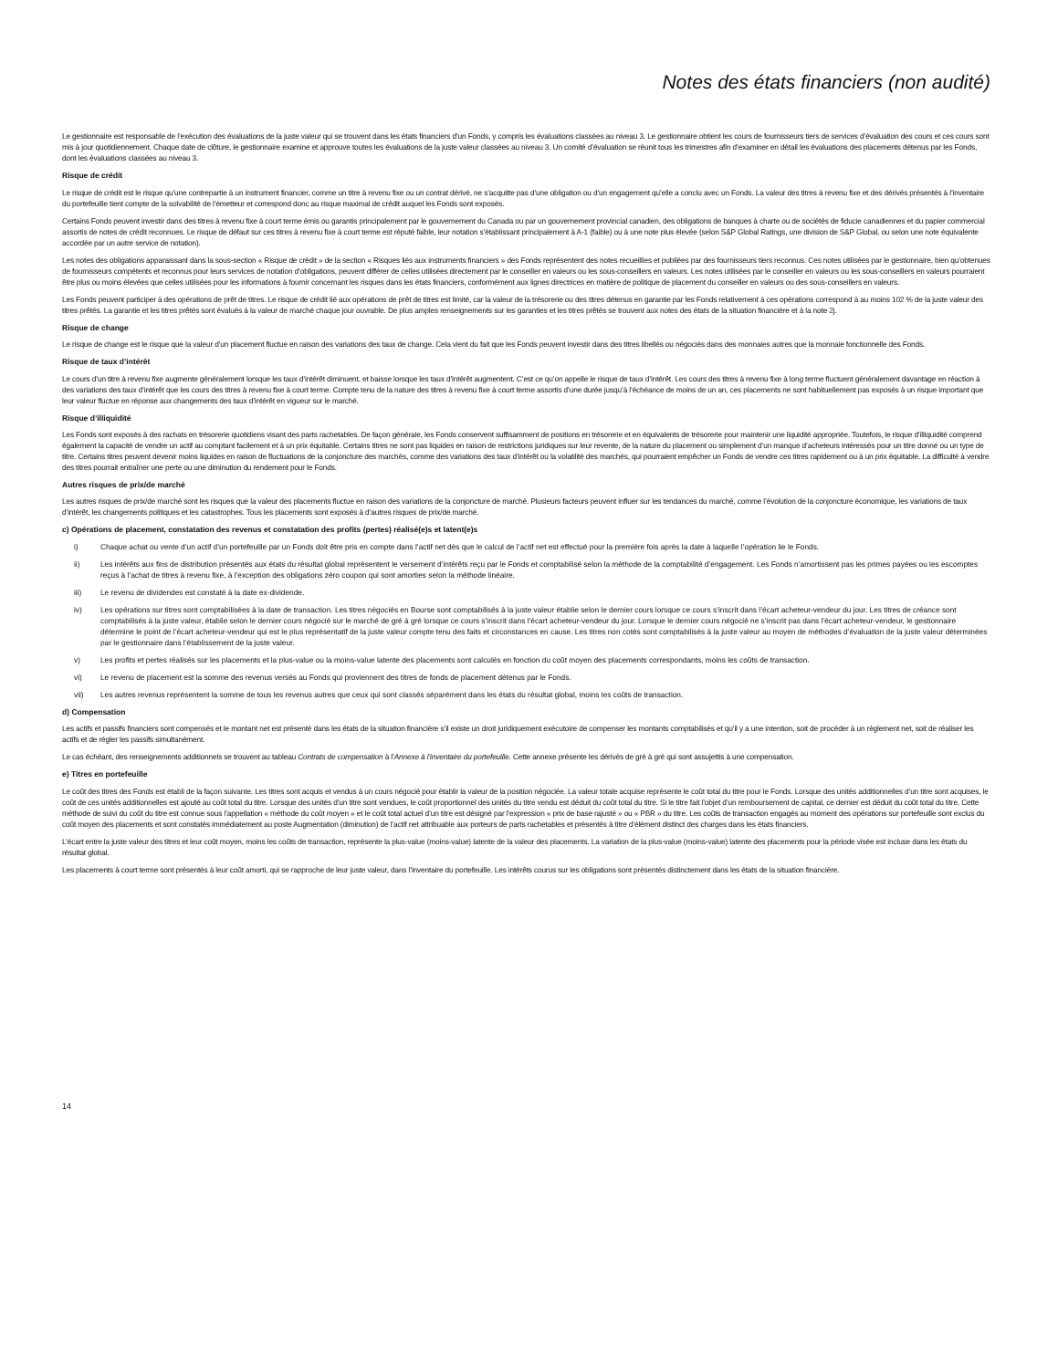Notes des états financiers (non audité)
Le gestionnaire est responsable de l’exécution des évaluations de la juste valeur qui se trouvent dans les états financiers d’un Fonds, y compris les évaluations classées au niveau 3. Le gestionnaire obtient les cours de fournisseurs tiers de services d’évaluation des cours et ces cours sont mis à jour quotidiennement. Chaque date de clôture, le gestionnaire examine et approuve toutes les évaluations de la juste valeur classées au niveau 3. Un comité d’évaluation se réunit tous les trimestres afin d’examiner en détail les évaluations des placements détenus par les Fonds, dont les évaluations classées au niveau 3.
Risque de crédit
Le risque de crédit est le risque qu’une contrepartie à un instrument financier, comme un titre à revenu fixe ou un contrat dérivé, ne s’acquitte pas d’une obligation ou d’un engagement qu’elle a conclu avec un Fonds. La valeur des titres à revenu fixe et des dérivés présentés à l’inventaire du portefeuille tient compte de la solvabilité de l’émetteur et correspond donc au risque maximal de crédit auquel les Fonds sont exposés.
Certains Fonds peuvent investir dans des titres à revenu fixe à court terme émis ou garantis principalement par le gouvernement du Canada ou par un gouvernement provincial canadien, des obligations de banques à charte ou de sociétés de fiducie canadiennes et du papier commercial assortis de notes de crédit reconnues. Le risque de défaut sur ces titres à revenu fixe à court terme est réputé faible, leur notation s’établissant principalement à A-1 (faible) ou à une note plus élevée (selon S&P Global Ratings, une division de S&P Global, ou selon une note équivalente accordée par un autre service de notation).
Les notes des obligations apparaissant dans la sous-section « Risque de crédit » de la section « Risques liés aux instruments financiers » des Fonds représentent des notes recueillies et publiées par des fournisseurs tiers reconnus. Ces notes utilisées par le gestionnaire, bien qu’obtenues de fournisseurs compétents et reconnus pour leurs services de notation d’obligations, peuvent différer de celles utilisées directement par le conseiller en valeurs ou les sous-conseillers en valeurs. Les notes utilisées par le conseiller en valeurs ou les sous-conseillers en valeurs pourraient être plus ou moins élevées que celles utilisées pour les informations à fournir concernant les risques dans les états financiers, conformément aux lignes directrices en matière de politique de placement du conseiller en valeurs ou des sous-conseillers en valeurs.
Les Fonds peuvent participer à des opérations de prêt de titres. Le risque de crédit lié aux opérations de prêt de titres est limité, car la valeur de la trésorerie ou des titres détenus en garantie par les Fonds relativement à ces opérations correspond à au moins 102 % de la juste valeur des titres prêtés. La garantie et les titres prêtés sont évalués à la valeur de marché chaque jour ouvrable. De plus amples renseignements sur les garanties et les titres prêtés se trouvent aux notes des états de la situation financière et à la note 2j.
Risque de change
Le risque de change est le risque que la valeur d’un placement fluctue en raison des variations des taux de change. Cela vient du fait que les Fonds peuvent investir dans des titres libellés ou négociés dans des monnaies autres que la monnaie fonctionnelle des Fonds.
Risque de taux d’intérêt
Le cours d’un titre à revenu fixe augmente généralement lorsque les taux d’intérêt diminuent, et baisse lorsque les taux d’intérêt augmentent. C’est ce qu’on appelle le risque de taux d’intérêt. Les cours des titres à revenu fixe à long terme fluctuent généralement davantage en réaction à des variations des taux d’intérêt que les cours des titres à revenu fixe à court terme. Compte tenu de la nature des titres à revenu fixe à court terme assortis d’une durée jusqu’à l’échéance de moins de un an, ces placements ne sont habituellement pas exposés à un risque important que leur valeur fluctue en réponse aux changements des taux d’intérêt en vigueur sur le marché.
Risque d’illiquidité
Les Fonds sont exposés à des rachats en trésorerie quotidiens visant des parts rachetables. De façon générale, les Fonds conservent suffisamment de positions en trésorerie et en équivalents de trésorerie pour maintenir une liquidité appropriée. Toutefois, le risque d’illiquidité comprend également la capacité de vendre un actif au comptant facilement et à un prix équitable. Certains titres ne sont pas liquides en raison de restrictions juridiques sur leur revente, de la nature du placement ou simplement d’un manque d’acheteurs intéressés pour un titre donné ou un type de titre. Certains titres peuvent devenir moins liquides en raison de fluctuations de la conjoncture des marchés, comme des variations des taux d’intérêt ou la volatilité des marchés, qui pourraient empêcher un Fonds de vendre ces titres rapidement ou à un prix équitable. La difficulté à vendre des titres pourrait entraîner une perte ou une diminution du rendement pour le Fonds.
Autres risques de prix/de marché
Les autres risques de prix/de marché sont les risques que la valeur des placements fluctue en raison des variations de la conjoncture de marché. Plusieurs facteurs peuvent influer sur les tendances du marché, comme l’évolution de la conjoncture économique, les variations de taux d’intérêt, les changements politiques et les catastrophes. Tous les placements sont exposés à d’autres risques de prix/de marché.
c) Opérations de placement, constatation des revenus et constatation des profits (pertes) réalisé(e)s et latent(e)s
i) Chaque achat ou vente d’un actif d’un portefeuille par un Fonds doit être pris en compte dans l’actif net dès que le calcul de l’actif net est effectué pour la première fois après la date à laquelle l’opération lie le Fonds.
ii) Les intérêts aux fins de distribution présentés aux états du résultat global représentent le versement d’intérêts reçu par le Fonds et comptabilisé selon la méthode de la comptabilité d’engagement. Les Fonds n’amortissent pas les primes payées ou les escomptes reçus à l’achat de titres à revenu fixe, à l’exception des obligations zéro coupon qui sont amorties selon la méthode linéaire.
iii) Le revenu de dividendes est constaté à la date ex-dividende.
iv) Les opérations sur titres sont comptabilisées à la date de transaction. Les titres négociés en Bourse sont comptabilisés à la juste valeur établie selon le dernier cours lorsque ce cours s’inscrit dans l’écart acheteur-vendeur du jour. Les titres de créance sont comptabilisés à la juste valeur, établie selon le dernier cours négocié sur le marché de gré à gré lorsque ce cours s’inscrit dans l’écart acheteur-vendeur du jour. Lorsque le dernier cours négocié ne s’inscrit pas dans l’écart acheteur-vendeur, le gestionnaire détermine le point de l’écart acheteur-vendeur qui est le plus représentatif de la juste valeur compte tenu des faits et circonstances en cause. Les titres non cotés sont comptabilisés à la juste valeur au moyen de méthodes d’évaluation de la juste valeur déterminées par le gestionnaire dans l’établissement de la juste valeur.
v) Les profits et pertes réalisés sur les placements et la plus-value ou la moins-value latente des placements sont calculés en fonction du coût moyen des placements correspondants, moins les coûts de transaction.
vi) Le revenu de placement est la somme des revenus versés au Fonds qui proviennent des titres de fonds de placement détenus par le Fonds.
vii) Les autres revenus représentent la somme de tous les revenus autres que ceux qui sont classés séparément dans les états du résultat global, moins les coûts de transaction.
d) Compensation
Les actifs et passifs financiers sont compensés et le montant net est présenté dans les états de la situation financière s’il existe un droit juridiquement exécutoire de compenser les montants comptabilisés et qu’il y a une intention, soit de procéder à un règlement net, soit de réaliser les actifs et de régler les passifs simultanément.
Le cas échéant, des renseignements additionnels se trouvent au tableau Contrats de compensation à l’Annexe à l’inventaire du portefeuille. Cette annexe présente les dérivés de gré à gré qui sont assujettis à une compensation.
e) Titres en portefeuille
Le coût des titres des Fonds est établi de la façon suivante. Les titres sont acquis et vendus à un cours négocié pour établir la valeur de la position négociée. La valeur totale acquise représente le coût total du titre pour le Fonds. Lorsque des unités additionnelles d’un titre sont acquises, le coût de ces unités additionnelles est ajouté au coût total du titre. Lorsque des unités d’un titre sont vendues, le coût proportionnel des unités du titre vendu est déduit du coût total du titre. Si le titre fait l’objet d’un remboursement de capital, ce dernier est déduit du coût total du titre. Cette méthode de suivi du coût du titre est connue sous l’appellation « méthode du coût moyen » et le coût total actuel d’un titre est désigné par l’expression « prix de base rajusté » ou « PBR » du titre. Les coûts de transaction engagés au moment des opérations sur portefeuille sont exclus du coût moyen des placements et sont constatés immédiatement au poste Augmentation (diminution) de l’actif net attribuable aux porteurs de parts rachetables et présentés à titre d’élément distinct des charges dans les états financiers.
L’écart entre la juste valeur des titres et leur coût moyen, moins les coûts de transaction, représente la plus-value (moins-value) latente de la valeur des placements. La variation de la plus-value (moins-value) latente des placements pour la période visée est incluse dans les états du résultat global.
Les placements à court terme sont présentés à leur coût amorti, qui se rapproche de leur juste valeur, dans l’inventaire du portefeuille. Les intérêts courus sur les obligations sont présentés distinctement dans les états de la situation financière.
14